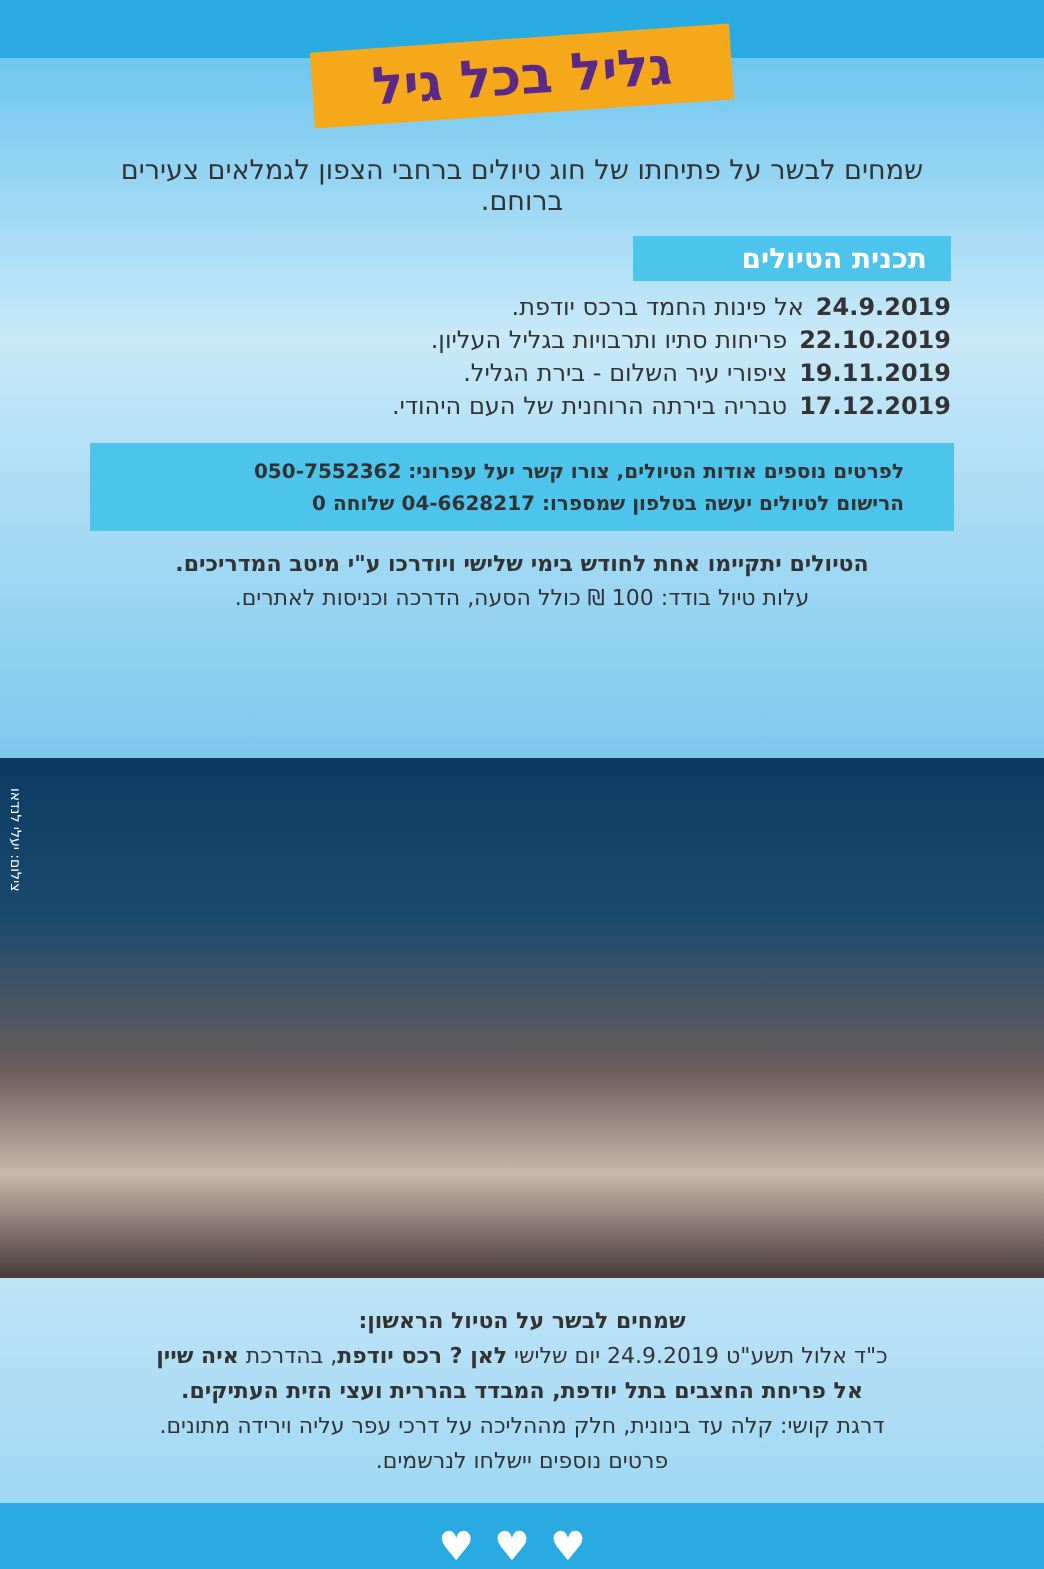גליל בכל גיל
שמחים לבשר על פתיחתו של חוג טיולים ברחבי הצפון לגמלאים צעירים ברוחם.
תכנית הטיולים
24.9.2019אל פינות החמד ברכס יודפת.
22.10.2019פריחות סתיו ותרבויות בגליל העליון.
19.11.2019ציפורי עיר השלום - בירת הגליל.
17.12.2019טבריה בירתה הרוחנית של העם היהודי.
לפרטים נוספים אודות הטיולים, צורו קשר יעל עפרוני: 050-7552362
הרישום לטיולים יעשה בטלפון שמספרו: 04-6628217 שלוחה 0
הטיולים יתקיימו אחת לחודש בימי שלישי ויודרכו ע"י מיטב המדריכים.
עלות טיול בודד: 100 ₪ כולל הסעה, הדרכה וכניסות לאתרים.
צילום: יעלי לנדאו
שמחים לבשר על הטיול הראשון:
כ"ד אלול תשע"ט 24.9.2019 יום שלישי לאן ? רכס יודפת, בהדרכת איה שיין
אל פריחת החצבים בתל יודפת, המבדד בהררית ועצי הזית העתיקים.
דרגת קושי: קלה עד בינונית, חלק מההליכה על דרכי עפר עליה וירידה מתונים.
פרטים נוספים יישלחו לנרשמים.
♥♥♥